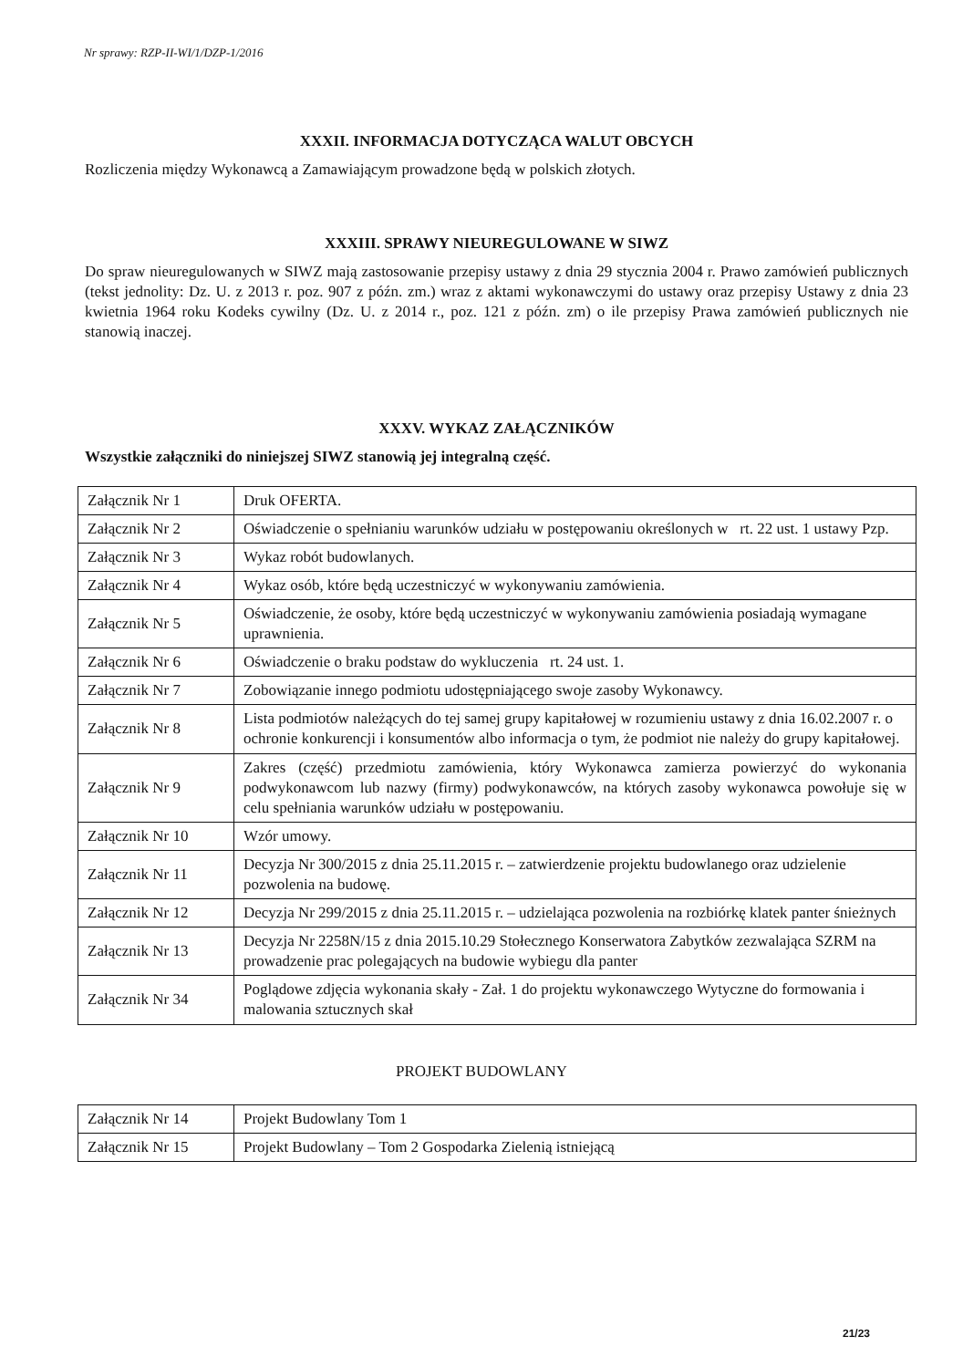Nr sprawy: RZP-II-WI/1/DZP-1/2016
XXXII. INFORMACJA DOTYCZĄCA WALUT OBCYCH
Rozliczenia między Wykonawcą a Zamawiającym prowadzone będą w polskich złotych.
XXXIII. SPRAWY NIEUREGULOWANE W SIWZ
Do spraw nieuregulowanych w SIWZ mają zastosowanie przepisy ustawy z dnia 29 stycznia 2004 r. Prawo zamówień publicznych (tekst jednolity: Dz. U. z 2013 r. poz. 907 z późn. zm.) wraz z aktami wykonawczymi do ustawy oraz przepisy Ustawy z dnia 23 kwietnia 1964 roku Kodeks cywilny (Dz. U. z 2014 r., poz. 121 z późn. zm) o ile przepisy Prawa zamówień publicznych nie stanowią inaczej.
XXXV. WYKAZ ZAŁĄCZNIKÓW
Wszystkie załączniki do niniejszej SIWZ stanowią jej integralną część.
| Załącznik Nr 1 | Druk OFERTA. |
| Załącznik Nr 2 | Oświadczenie o spełnianiu warunków udziału w postępowaniu określonych w rt. 22 ust. 1 ustawy Pzp. |
| Załącznik Nr 3 | Wykaz robót budowlanych. |
| Załącznik Nr 4 | Wykaz osób, które będą uczestniczyć w wykonywaniu zamówienia. |
| Załącznik Nr 5 | Oświadczenie, że osoby, które będą uczestniczyć w wykonywaniu zamówienia posiadają wymagane uprawnienia. |
| Załącznik Nr 6 | Oświadczenie o braku podstaw do wykluczenia rt. 24 ust. 1. |
| Załącznik Nr 7 | Zobowiązanie innego podmiotu udostępniającego swoje zasoby Wykonawcy. |
| Załącznik Nr 8 | Lista podmiotów należących do tej samej grupy kapitałowej w rozumieniu ustawy z dnia 16.02.2007 r. o ochronie konkurencji i konsumentów albo informacja o tym, że podmiot nie należy do grupy kapitałowej. |
| Załącznik Nr 9 | Zakres (część) przedmiotu zamówienia, który Wykonawca zamierza powierzyć do wykonania podwykonawcom lub nazwy (firmy) podwykonawców, na których zasoby wykonawca powołuje się w celu spełniania warunków udziału w postępowaniu. |
| Załącznik Nr 10 | Wzór umowy. |
| Załącznik Nr 11 | Decyzja Nr 300/2015 z dnia 25.11.2015 r. – zatwierdzenie projektu budowlanego oraz udzielenie pozwolenia na budowę. |
| Załącznik Nr 12 | Decyzja Nr 299/2015 z dnia 25.11.2015 r. – udzielająca pozwolenia na rozbiórkę klatek panter śnieżnych |
| Załącznik Nr 13 | Decyzja Nr 2258N/15 z dnia 2015.10.29 Stołecznego Konserwatora Zabytków zezwalająca SZRM na prowadzenie prac polegających na budowie wybiegu dla panter |
| Załącznik Nr 34 | Poglądowe zdjęcia wykonania skały - Zał. 1 do projektu wykonawczego Wytyczne do formowania i malowania sztucznych skał |
PROJEKT BUDOWLANY
| Załącznik Nr 14 | Projekt Budowlany Tom 1 |
| Załącznik Nr 15 | Projekt Budowlany – Tom 2 Gospodarka Zielenią istniejącą |
21/23